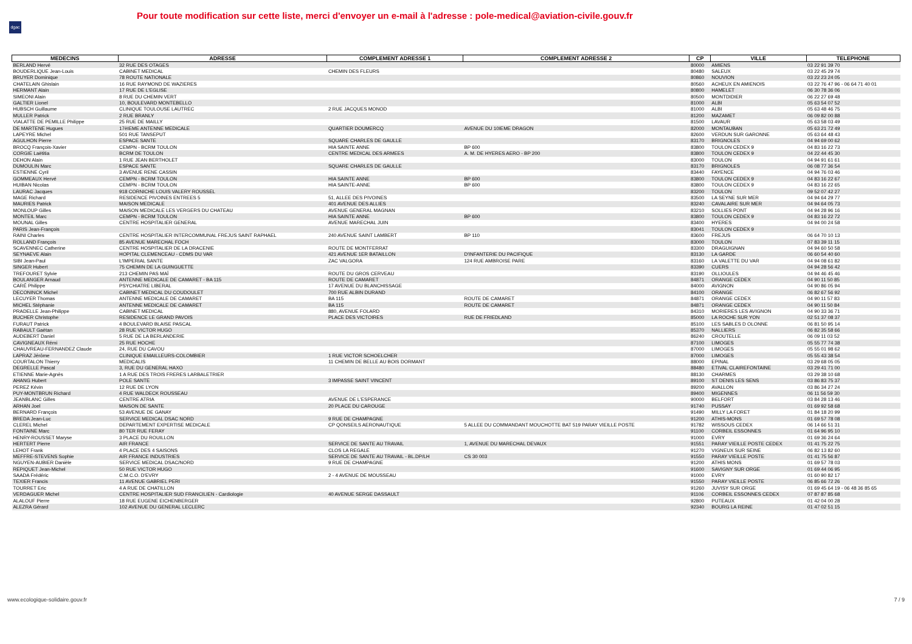dgac
Pour toute modification sur cette liste, merci d'envoyer un e-mail à l'adresse : pole-medical@aviation-civile.gouv.fr
| MEDECINS | ADRESSE | COMPLEMENT ADRESSE 1 | COMPLEMENT ADRESSE 2 | CP | VILLE | TELEPHONE |
| --- | --- | --- | --- | --- | --- | --- |
| BERLAND Hervé | 32 RUE DES OTAGES | | | 80000 | AMIENS | 03 22 91 39 70 |
| BOUDERLIQUE Jean-Louis | CABINET MEDICAL | CHEMIN DES FLEURS | | 80480 | SALEUX | 03 22 45 29 74 |
| BRUYER Dominique | 78 ROUTE NATIONALE | | | 80860 | NOUVION | 03 22 23 24 05 |
| CHATELAIN Ghislain | 16 RUE RAYMOND DE WAZIERES | | | 80560 | ACHEUX EN AMIENOIS | 03 22 76 47 96 - 06 64 71 40 01 |
| HERMANT Alain | 17 RUE DE L'EGLISE | | | 80800 | HAMELET | 06 30 78 36 06 |
| SIMEONI Alain | 8 RUE DU CHEMIN VERT | | | 80500 | MONTDIDIER | 06 22 27 69 48 |
| GALTIER Lionel | 10, BOULEVARD MONTEBELLO | | | 81000 | ALBI | 05 63 54 07 52 |
| HUBSCH Guillaume | CLINIQUE TOULOUSE LAUTREC | 2 RUE JACQUES MONOD | | 81000 | ALBI | 05 63 48 46 75 |
| MULLER Patrick | 2 RUE BRANLY | | | 81200 | MAZAMET | 06 09 82 00 88 |
| VIALATTE DE PEMILLE Philippe | 25 RUE DE MAILLY | | | 81500 | LAVAUR | 05 63 58 03 49 |
| DE MARTENE Hugues | 17èIEME ANTENNE MEDICALE | QUARTIER DOUMERCQ | AVENUE DU 10IEME DRAGON | 82000 | MONTAUBAN | 05 63 21 72 49 |
| LAPEYRE Michel | 501 RUE TANSEPUT | | | 82600 | VERDUN SUR GARONNE | 05 63 64 48 43 |
| AGULHON Pierre | ESPACE SANTE | SQUARE CHARLES DE GAULLE | | 83170 | BRIGNOLES | 04 94 69 00 62 |
| BROCQ François-Xavier | CEMPN - BCRM TOULON | HIA SAINTE ANNE | BP 600 | 83800 | TOULON CEDEX 9 | 04 83 16 22 73 |
| CORGIE Laëtitia | BCRM DE TOULON | CENTRE MEDICAL DES ARMEES | A. M. DE HYERES AERO - BP 200 | 83800 | TOULON CEDEX 9 | 04 22 44 45 30 |
| DEHON Alain | 1 RUE JEAN BERTHOLET | | | 83000 | TOULON | 04 94 91 61 61 |
| DUMOULIN Marc | ESPACE SANTE | SQUARE CHARLES DE GAULLE | | 83170 | BRIGNOLES | 06 08 77 36 54 |
| ESTIENNE Cyril | 3 AVENUE RENE CASSIN | | | 83440 | FAYENCE | 04 94 76 03 46 |
| GOMMEAUX Hervé | CEMPN - BCRM TOULON | HIA SAINTE ANNE | BP 600 | 83800 | TOULON CEDEX 9 | 04 83 16 22 67 |
| HUIBAN Nicolas | CEMPN - BCRM TOULON | HIA SAINTE-ANNE | BP 600 | 83800 | TOULON CEDEX 9 | 04 83 16 22 65 |
| LAURAC Jacques | 918 CORNICHE LOUIS VALERY ROUSSEL | | | 83200 | TOULON | 09 52 07 42 27 |
| MAGE Richard | RESIDENCE PIVOINES ENTREES 5 | 51, ALLEE DES PIVOINES | | 83500 | LA SEYNE SUR MER | 04 94 64 29 77 |
| MAURIES Patrick | MAISON MEDICALE | 401 AVENUE DES ALLIES | | 83240 | CAVALAIRE SUR MER | 04 94 64 05 73 |
| MONLOUP Gilles | MAISON MEDICALE LES VERGERS DU CHATEAU | AVENUE GENERAL MAGNAN | | 83210 | SOLLIES PONT | 04 94 28 96 16 |
| MONTEIL Marc | CEMPN - BCRM TOULON | HIA SAINTE ANNE | BP 600 | 83800 | TOULON CEDEX 9 | 04 83 16 22 72 |
| MOUNAL Gilles | CENTRE HOSPITALIER GENERAL | AVENUE MARECHAL JUIN | | 83400 | HYERES | 04 94 00 24 58 |
| PARIS Jean-François | | | | 83041 | TOULON CEDEX 9 | |
| RAINI Charles | CENTRE HOSPITALIER INTERCOMMUNAL FREJUS SAINT RAPHAEL | 240 AVENUE SAINT LAMBERT | BP 110 | 83600 | FREJUS | 06 64 70 10 13 |
| ROLLAND François | 85 AVENUE MARECHAL FOCH | | | 83000 | TOULON | 07 83 39 11 15 |
| SCAVENNEC Catherine | CENTRE HOSPITALIER DE LA DRACENIE | ROUTE DE MONTFERRAT | | 83300 | DRAGUIGNAN | 04 94 60 50 58 |
| SEYNAEVE Alain | HOPITAL CLEMENCEAU - CDMS DU VAR | 421 AVENUE 1ER BATAILLON | D'INFANTERIE DU PACIFIQUE | 83130 | LA GARDE | 06 60 54 40 60 |
| SIBI Jean-Paul | L'IMPERIAL SANTE | ZAC VALGORA | 124 RUE AMBROISE PARE | 83160 | LA VALETTE DU VAR | 04 94 08 61 82 |
| SINGER Hubert | 75 CHEMIN DE LA GUINGUETTE | | | 83390 | CUERS | 04 94 28 56 42 |
| TREFOURET Sylvie | 213 CHEMIN PAS MAÏ | ROUTE DU GROS CERVEAU | | 83190 | OLLIOULES | 04 94 46 45 46 |
| BOULANGER Arnaud | ANTENNE MEDICALE DE CAMARET - BA 115 | ROUTE DE CAMARET | | 84871 | ORANGE CEDEX | 04 90 11 50 85 |
| CARÉ Philippe | PSYCHIATRE LIBERAL | 17 AVENUE DU BLANCHISSAGE | | 84000 | AVIGNON | 04 90 86 05 94 |
| DECONINCK Michel | CABINET MEDICAL DU COUDOULET | 700 RUE ALBIN DURAND | | 84100 | ORANGE | 06 82 67 56 92 |
| LECUYER Thomas | ANTENNE MEDICALE DE CAMARET | BA 115 | ROUTE DE CAMARET | 84871 | ORANGE CEDEX | 04 90 11 57 83 |
| MICHEL Stéphanie | ANTENNE MEDICALE DE CAMARET | BA 115 | ROUTE DE CAMARET | 84871 | ORANGE CEDEX | 04 90 11 50 84 |
| PRADELLE Jean-Philippe | CABINET MEDICAL | 880, AVENUE FOLARD | | 84310 | MORIERES LES AVIGNON | 04 90 33 36 71 |
| BUCHER Christophe | RESIDENCE LE GRAND PAVOIS | PLACE DES VICTOIRES | RUE DE FRIEDLAND | 85000 | LA ROCHE SUR YON | 02 51 37 08 37 |
| FURAUT Patrick | 4 BOULEVARD BLAISE PASCAL | | | 85100 | LES SABLES D OLONNE | 06 81 50 95 14 |
| RABAULT Gaëtan | 28 RUE VICTOR HUGO | | | 85370 | NALLIERS | 06 82 35 58 66 |
| AUDEBERT Daniel | 5 RUE DE LA BERLANDERIE | | | 86240 | CROUTELLE | 06 09 11 03 52 |
| CAVIGNEAUX Rémi | 25 RUE HOCHE | | | 87100 | LIMOGES | 05 55 77 74 38 |
| CHAUVREAU-FERNANDEZ Claude | 24, RUE DU CAVOU | | | 87000 | LIMOGES | 05 55 01 98 62 |
| LAPRAZ Jérôme | CLINIQUE EMAILLEURS-COLOMBIER | 1 RUE VICTOR SCHOELCHER | | 87000 | LIMOGES | 05 55 43 38 54 |
| COURTALON Thierry | MEDICALIS | 11 CHEMIN DE BELLE AU BOIS DORMANT | | 88000 | EPINAL | 03 29 68 05 05 |
| DEGRELLE Pascal | 3, RUE DU GENERAL HAXO | | | 88480 | ETIVAL CLAIREFONTAINE | 03 29 41 71 00 |
| ETIENNE Marie-Agnès | 1 A RUE DES TROIS FRERES LARBALETRIER | | | 88130 | CHARMES | 03 29 38 10 68 |
| AHANG Hubert | POLE SANTE | 3 IMPASSE SAINT VINCENT | | 89100 | ST DENIS LES SENS | 03 86 83 75 37 |
| PEREZ Kévin | 12 RUE DE LYON | | | 89200 | AVALLON | 03 86 34 27 24 |
| PUY-MONTBRUN Richard | 4 RUE WALDECK ROUSSEAU | | | 89400 | MIGENNES | 06 11 56 59 30 |
| JEANBLANC Gilles | CENTRE ATRIA | AVENUE DE L'ESPERANCE | | 90000 | BELFORT | 03 84 28 13 46 |
| ARHAN Joel | MAISON DE SANTE | 20 PLACE DU CAROUGE | | 91740 | PUSSAY | 01 69 92 58 68 |
| BERNARD François | 53 AVENUE DE GANAY | | | 91490 | MILLY LA FORET | 01 84 18 20 99 |
| BREDA Jean-Luc | SERVICE MEDICAL DSAC NORD | 9 RUE DE CHAMPAGNE | | 91200 | ATHIS-MONS | 01 69 57 78 08 |
| CLEREL Michel | DEPARTEMENT EXPERTISE MEDICALE | CP QONSEILS AERONAUTIQUE | 5 ALLEE DU COMMANDANT MOUCHOTTE BAT 519 PARAY VIEILLE POSTE | 91782 | WISSOUS CEDEX | 06 14 66 51 31 |
| FONTAINE Marc | 80 TER RUE FERAY | | | 91100 | CORBEIL ESSONNES | 01 64 96 95 10 |
| HENRY-ROUSSET Maryse | 3 PLACE DU ROUILLON | | | 91000 | EVRY | 01 69 36 24 64 |
| HERTERT Pierre | AIR FRANCE | SERVICE DE SANTE AU TRAVAIL | 1, AVENUE DU MARECHAL DEVAUX | 91551 | PARAY VIEILLE POSTE CEDEX | 01 41 75 22 75 |
| LEHOT Frank | 4 PLACE DES 4 SAISONS | CLOS LA REGALE | | 91270 | VIGNEUX SUR SEINE | 06 82 13 82 60 |
| MEFFRE-STEVENS Sophie | AIR FRANCE INDUSTRIES | SERVICE DE SANTE AU TRAVAIL - BL.DP/LH | CS 30 003 | 91550 | PARAY VIEILLE POSTE | 01 41 75 56 87 |
| NGUYEN-AUBIER Danièle | SERVICE MEDICAL DSAC/NORD | 9 RUE DE CHAMPAGNE | | 91200 | ATHIS MONS | 01 69 57 78 03 |
| REPIQUET Jean-Michel | 50 RUE VICTOR HUGO | | | 91600 | SAVIGNY SUR ORGE | 01 69 44 06 95 |
| SAADA Frédéric | C.M.C.O. D'EVRY | 2 - 4 AVENUE DE MOUSSEAU | | 91000 | EVRY | 01 60 90 82 17 |
| TEXIER Francis | 11 AVENUE GABRIEL PERI | | | 91550 | PARAY VIEILLE POSTE | 06 85 66 72 26 |
| TOURRET Eric | 4 A RUE DE CHATILLON | | | 91260 | JUVISY SUR ORGE | 01 69 45 64 19 - 06 48 36 85 65 |
| VERDAGUER Michel | CENTRE HOSPITALIER SUD FRANCILIEN - Cardiologie | 40 AVENUE SERGE DASSAULT | | 91106 | CORBEIL ESSONNES CEDEX | 07 87 87 85 68 |
| ALALOUF Pierre | 18 RUE EUGENE EICHENBERGER | | | 92800 | PUTEAUX | 01 42 04 00 28 |
| ALEZRA Gérard | 102 AVENUE DU GENERAL LECLERC | | | 92340 | BOURG LA REINE | 01 47 02 51 15 |
www.ecologique-solidaire.gouv.fr
7 / 9